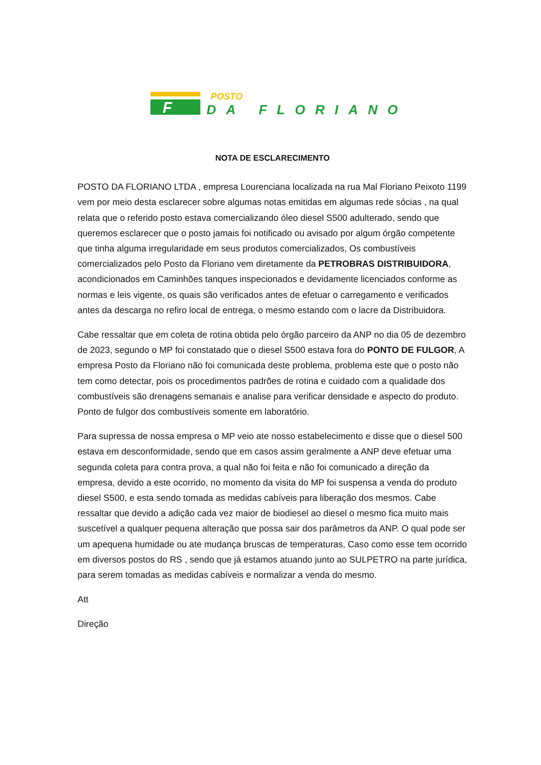F
POSTO
DA FLORIANO
NOTA DE ESCLARECIMENTO
POSTO DA FLORIANO LTDA , empresa Lourenciana localizada na rua Mal Floriano Peixoto 1199 vem por meio desta esclarecer sobre algumas notas emitidas em algumas rede sócias , na qual relata que o referido posto estava comercializando óleo diesel S500 adulterado, sendo que queremos esclarecer que o posto jamais foi notificado ou avisado por algum órgão competente que tinha alguma irregularidade em seus produtos comercializados, Os combustíveis comercializados pelo Posto da Floriano vem diretamente da PETROBRAS DISTRIBUIDORA, acondicionados em Caminhões tanques inspecionados e devidamente licenciados conforme as normas e leis vigente, os quais são verificados antes de efetuar o carregamento e verificados antes da descarga no refiro local de entrega, o mesmo estando com o lacre da Distribuidora.
Cabe ressaltar que em coleta de rotina obtida pelo órgão parceiro da ANP no dia 05 de dezembro de 2023, segundo o MP foi constatado que o diesel S500 estava fora do PONTO DE FULGOR, A empresa Posto da Floriano não foi comunicada deste problema, problema este que o posto não tem como detectar, pois os procedimentos padrões de rotina e cuidado com a qualidade dos combustíveis são drenagens semanais e analise para verificar densidade e aspecto do produto. Ponto de fulgor dos combustíveis somente em laboratório.
Para supressa de nossa empresa o MP veio ate nosso estabelecimento e disse que o diesel 500 estava em desconformidade, sendo que em casos assim geralmente a ANP deve efetuar uma segunda coleta para contra prova, a qual não foi feita e não foi comunicado a direção da empresa, devido a este ocorrido, no momento da visita do MP foi suspensa a venda do produto diesel S500, e esta sendo tomada as medidas cabíveis para liberação dos mesmos. Cabe ressaltar que devido a adição cada vez maior de biodiesel ao diesel o mesmo fica muito mais suscetível a qualquer pequena alteração que possa sair dos parâmetros da ANP. O qual pode ser um apequena humidade ou ate mudança bruscas de temperaturas, Caso como esse tem ocorrido em diversos postos do RS , sendo que já estamos atuando junto ao SULPETRO na parte jurídica, para serem tomadas as medidas cabíveis e normalizar a venda do mesmo.
Att
Direção